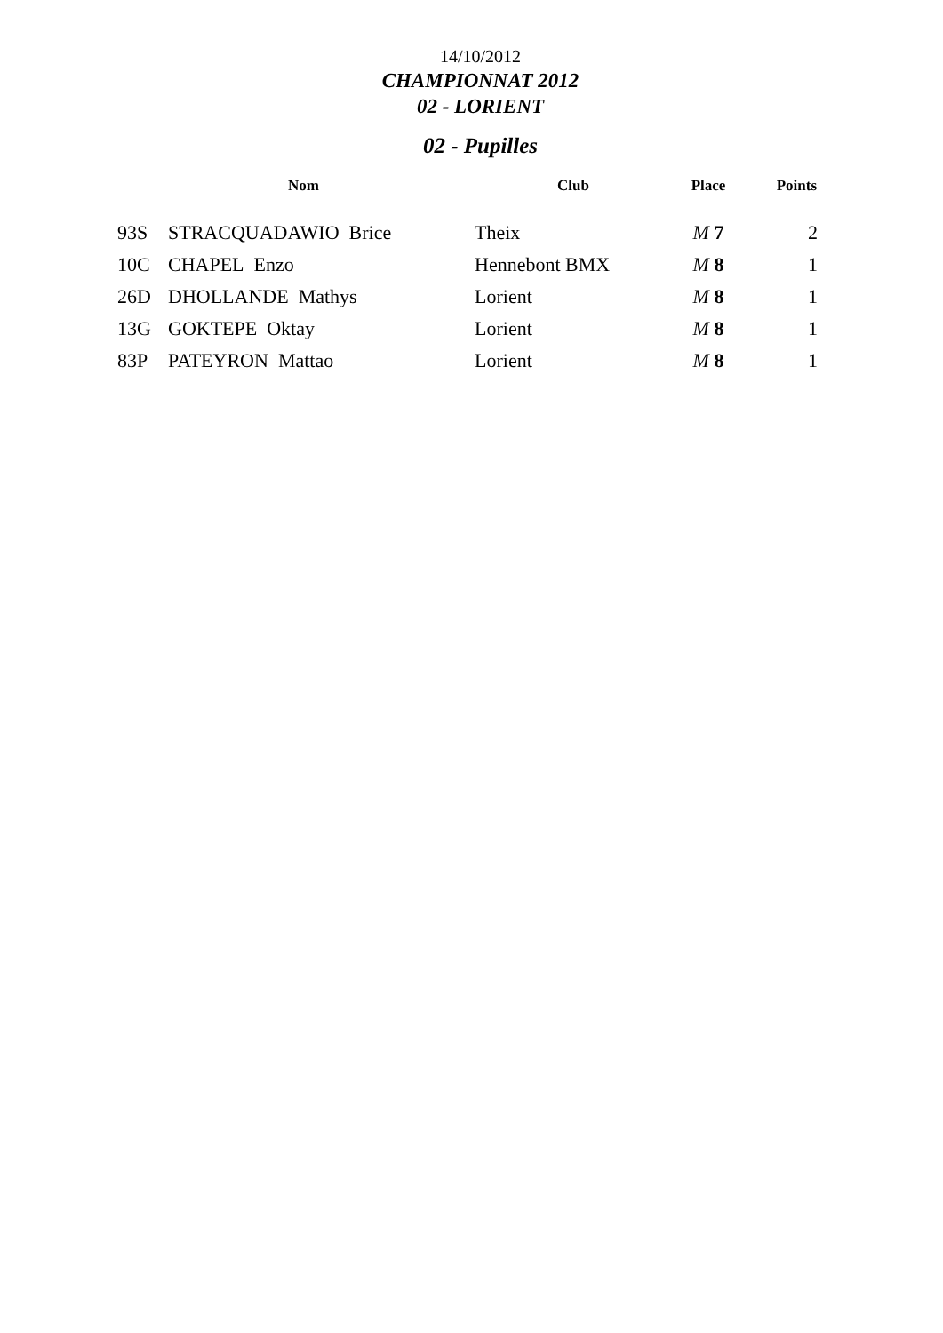14/10/2012
CHAMPIONNAT 2012
02 - LORIENT
02 - Pupilles
| | Nom | Club | Place | Points |
| --- | --- | --- | --- | --- |
| 93S | STRACQUADAWIO Brice | Theix | M 7 | 2 |
| 10C | CHAPEL Enzo | Hennebont BMX | M 8 | 1 |
| 26D | DHOLLANDE Mathys | Lorient | M 8 | 1 |
| 13G | GOKTEPE Oktay | Lorient | M 8 | 1 |
| 83P | PATEYRON Mattao | Lorient | M 8 | 1 |